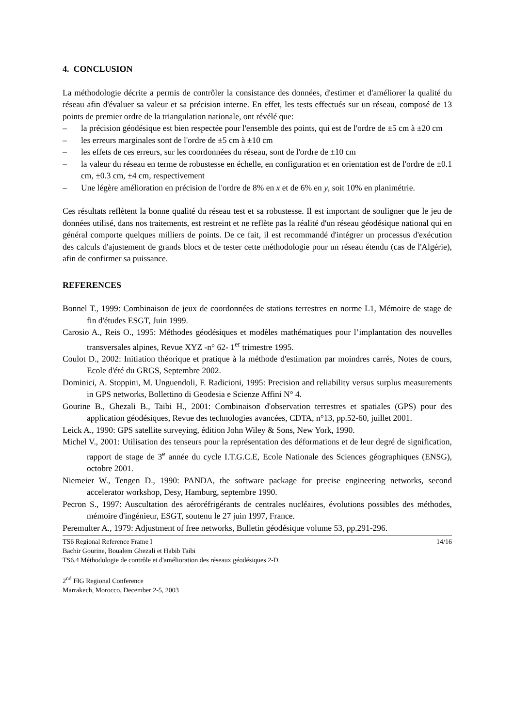4. CONCLUSION
La méthodologie décrite a permis de contrôler la consistance des données, d'estimer et d'améliorer la qualité du réseau afin d'évaluer sa valeur et sa précision interne. En effet, les tests effectués sur un réseau, composé de 13 points de premier ordre de la triangulation nationale, ont révélé que:
– la précision géodésique est bien respectée pour l'ensemble des points, qui est de l'ordre de ±5 cm à ±20 cm
– les erreurs marginales sont de l'ordre de ±5 cm à ±10 cm
– les effets de ces erreurs, sur les coordonnées du réseau, sont de l'ordre de ±10 cm
– la valeur du réseau en terme de robustesse en échelle, en configuration et en orientation est de l'ordre de ±0.1 cm, ±0.3 cm, ±4 cm, respectivement
– Une légère amélioration en précision de l'ordre de 8% en x et de 6% en y, soit 10% en planimétrie.
Ces résultats reflètent la bonne qualité du réseau test et sa robustesse. Il est important de souligner que le jeu de données utilisé, dans nos traitements, est restreint et ne reflète pas la réalité d'un réseau géodésique national qui en général comporte quelques milliers de points. De ce fait, il est recommandé d'intégrer un processus d'exécution des calculs d'ajustement de grands blocs et de tester cette méthodologie pour un réseau étendu (cas de l'Algérie), afin de confirmer sa puissance.
REFERENCES
Bonnel T., 1999: Combinaison de jeux de coordonnées de stations terrestres en norme L1, Mémoire de stage de fin d'études ESGT, Juin 1999.
Carosio A., Reis O., 1995: Méthodes géodésiques et modèles mathématiques pour l’implantation des nouvelles transversales alpines, Revue XYZ -n° 62- 1<sup>er</sup> trimestre 1995.
Coulot D., 2002: Initiation théorique et pratique à la méthode d'estimation par moindres carrés, Notes de cours, Ecole d'été du GRGS, Septembre 2002.
Dominici, A. Stoppini, M. Unguendoli, F. Radicioni, 1995: Precision and reliability versus surplus measurements in GPS networks, Bollettino di Geodesia e Scienze Affini N° 4.
Gourine B., Ghezali B., Taibi H., 2001: Combinaison d'observation terrestres et spatiales (GPS) pour des application géodésiques, Revue des technologies avancées, CDTA, n°13, pp.52-60, juillet 2001.
Leick A., 1990: GPS satellite surveying, édition John Wiley & Sons, New York, 1990.
Michel V., 2001: Utilisation des tenseurs pour la représentation des déformations et de leur degré de signification, rapport de stage de 3<sup>e</sup> année du cycle I.T.G.C.E, Ecole Nationale des Sciences géographiques (ENSG), octobre 2001.
Niemeier W., Tengen D., 1990: PANDA, the software package for precise engineering networks, second accelerator workshop, Desy, Hamburg, septembre 1990.
Pecron S., 1997: Auscultation des aéroréfrigérants de centrales nucléaires, évolutions possibles des méthodes, mémoire d'ingénieur, ESGT, soutenu le 27 juin 1997, France.
Peremulter A., 1979: Adjustment of free networks, Bulletin géodésique volume 53, pp.291-296.
TS6 Regional Reference Frame I 14/16
Bachir Gourine, Boualem Ghezali et Habib Taibi
TS6.4 Méthodologie de contrôle et d'amélioration des réseaux géodésiques 2-D
2<sup>nd</sup> FIG Regional Conference
Marrakech, Morocco, December 2-5, 2003